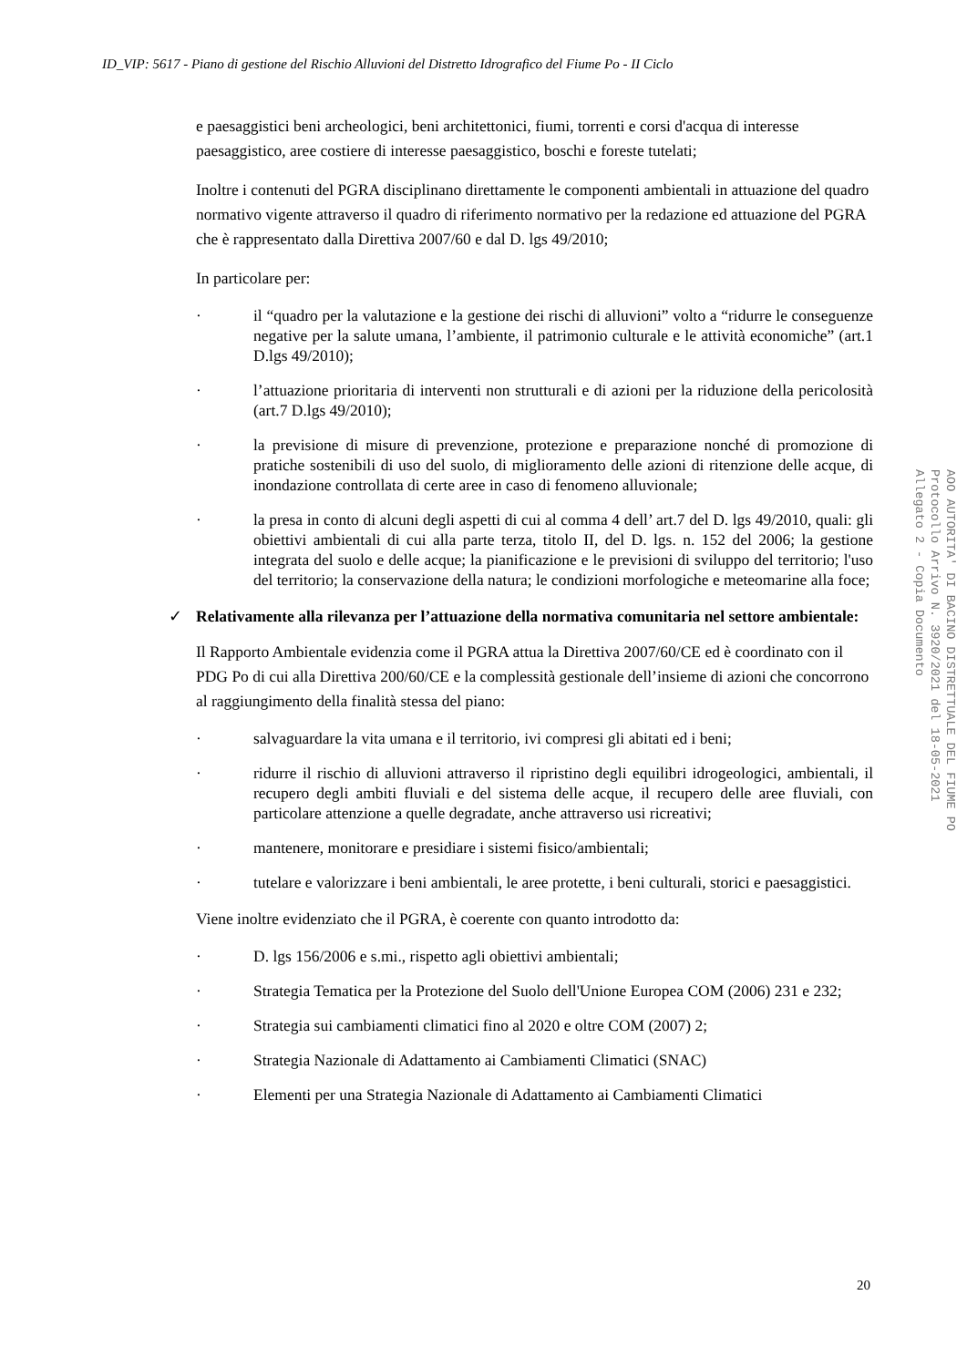ID_VIP: 5617 - Piano di gestione del Rischio Alluvioni del Distretto Idrografico del Fiume Po - II Ciclo
e paesaggistici beni archeologici, beni architettonici, fiumi, torrenti e corsi d'acqua di interesse paesaggistico, aree costiere di interesse paesaggistico, boschi e foreste tutelati;
Inoltre i contenuti del PGRA disciplinano direttamente le componenti ambientali in attuazione del quadro normativo vigente attraverso il quadro di riferimento normativo per la redazione ed attuazione del PGRA che è rappresentato dalla Direttiva 2007/60 e dal D. lgs 49/2010;
In particolare per:
· il “quadro per la valutazione e la gestione dei rischi di alluvioni” volto a “ridurre le conseguenze negative per la salute umana, l’ambiente, il patrimonio culturale e le attività economiche” (art.1 D.lgs 49/2010);
· l’attuazione prioritaria di interventi non strutturali e di azioni per la riduzione della pericolosità (art.7 D.lgs 49/2010);
· la previsione di misure di prevenzione, protezione e preparazione nonché di promozione di pratiche sostenibili di uso del suolo, di miglioramento delle azioni di ritenzione delle acque, di inondazione controllata di certe aree in caso di fenomeno alluvionale;
· la presa in conto di alcuni degli aspetti di cui al comma 4 dell’ art.7 del D. lgs 49/2010, quali: gli obiettivi ambientali di cui alla parte terza, titolo II, del D. lgs. n. 152 del 2006; la gestione integrata del suolo e delle acque; la pianificazione e le previsioni di sviluppo del territorio; l'uso del territorio; la conservazione della natura; le condizioni morfologiche e meteomarine alla foce;
✓ Relativamente alla rilevanza per l’attuazione della normativa comunitaria nel settore ambientale:
Il Rapporto Ambientale evidenzia come il PGRA attua la Direttiva 2007/60/CE ed è coordinato con il PDG Po di cui alla Direttiva 200/60/CE e la complessità gestionale dell’insieme di azioni che concorrono al raggiungimento della finalità stessa del piano:
· salvaguardare la vita umana e il territorio, ivi compresi gli abitati ed i beni;
· ridurre il rischio di alluvioni attraverso il ripristino degli equilibri idrogeologici, ambientali, il recupero degli ambiti fluviali e del sistema delle acque, il recupero delle aree fluviali, con particolare attenzione a quelle degradate, anche attraverso usi ricreativi;
· mantenere, monitorare e presidiare i sistemi fisico/ambientali;
· tutelare e valorizzare i beni ambientali, le aree protette, i beni culturali, storici e paesaggistici.
Viene inoltre evidenziato che il PGRA, è coerente con quanto introdotto da:
· D. lgs 156/2006 e s.mi., rispetto agli obiettivi ambientali;
· Strategia Tematica per la Protezione del Suolo dell'Unione Europea COM (2006) 231 e 232;
· Strategia sui cambiamenti climatici fino al 2020 e oltre COM (2007) 2;
· Strategia Nazionale di Adattamento ai Cambiamenti Climatici (SNAC)
· Elementi per una Strategia Nazionale di Adattamento ai Cambiamenti Climatici
20
AOO AUTORITA' DI BACINO DISTRETTUALE DEL FIUME PO
Protocollo Arrivo N. 3920/2021 del 18-05-2021
Allegato 2 - Copia Documento